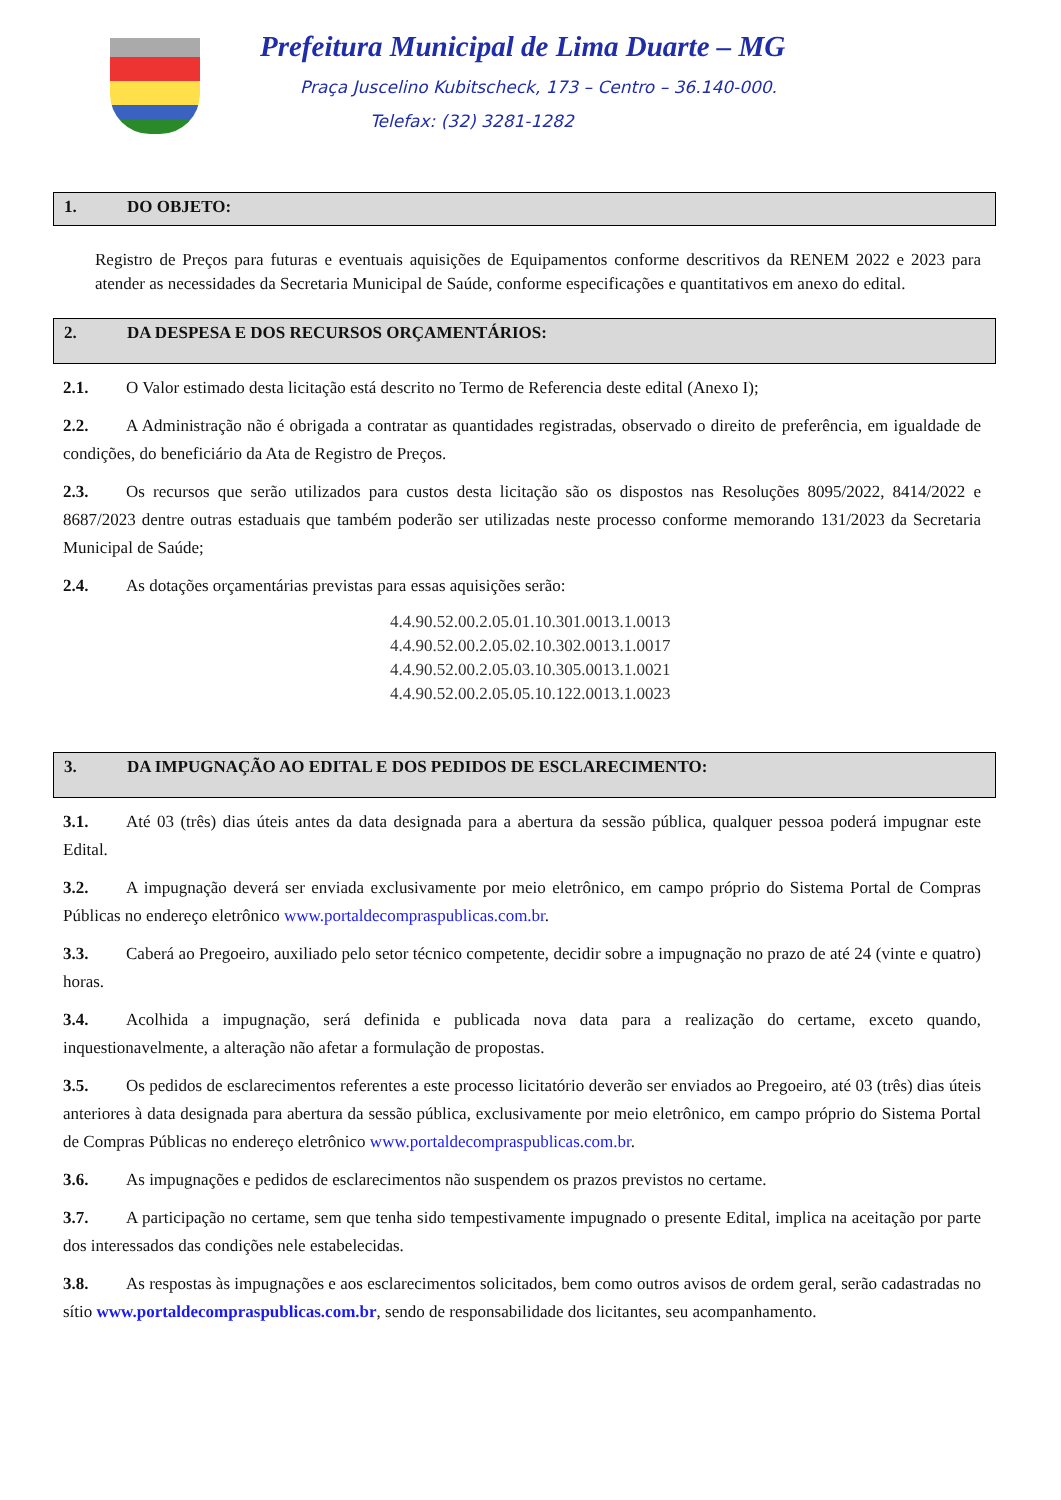Prefeitura Municipal de Lima Duarte – MG
Praça Juscelino Kubitscheck, 173 – Centro – 36.140-000.
Telefax: (32) 3281-1282
1. DO OBJETO:
Registro de Preços para futuras e eventuais aquisições de Equipamentos conforme descritivos da RENEM 2022 e 2023 para atender as necessidades da Secretaria Municipal de Saúde, conforme especificações e quantitativos em anexo do edital.
2. DA DESPESA E DOS RECURSOS ORÇAMENTÁRIOS:
2.1. O Valor estimado desta licitação está descrito no Termo de Referencia deste edital (Anexo I);
2.2. A Administração não é obrigada a contratar as quantidades registradas, observado o direito de preferência, em igualdade de condições, do beneficiário da Ata de Registro de Preços.
2.3. Os recursos que serão utilizados para custos desta licitação são os dispostos nas Resoluções 8095/2022, 8414/2022 e 8687/2023 dentre outras estaduais que também poderão ser utilizadas neste processo conforme memorando 131/2023 da Secretaria Municipal de Saúde;
2.4. As dotações orçamentárias previstas para essas aquisições serão:
4.4.90.52.00.2.05.01.10.301.0013.1.0013
4.4.90.52.00.2.05.02.10.302.0013.1.0017
4.4.90.52.00.2.05.03.10.305.0013.1.0021
4.4.90.52.00.2.05.05.10.122.0013.1.0023
3. DA IMPUGNAÇÃO AO EDITAL E DOS PEDIDOS DE ESCLARECIMENTO:
3.1. Até 03 (três) dias úteis antes da data designada para a abertura da sessão pública, qualquer pessoa poderá impugnar este Edital.
3.2. A impugnação deverá ser enviada exclusivamente por meio eletrônico, em campo próprio do Sistema Portal de Compras Públicas no endereço eletrônico www.portaldecompraspublicas.com.br.
3.3. Caberá ao Pregoeiro, auxiliado pelo setor técnico competente, decidir sobre a impugnação no prazo de até 24 (vinte e quatro) horas.
3.4. Acolhida a impugnação, será definida e publicada nova data para a realização do certame, exceto quando, inquestionavelmente, a alteração não afetar a formulação de propostas.
3.5. Os pedidos de esclarecimentos referentes a este processo licitatório deverão ser enviados ao Pregoeiro, até 03 (três) dias úteis anteriores à data designada para abertura da sessão pública, exclusivamente por meio eletrônico, em campo próprio do Sistema Portal de Compras Públicas no endereço eletrônico www.portaldecompraspublicas.com.br.
3.6. As impugnações e pedidos de esclarecimentos não suspendem os prazos previstos no certame.
3.7. A participação no certame, sem que tenha sido tempestivamente impugnado o presente Edital, implica na aceitação por parte dos interessados das condições nele estabelecidas.
3.8. As respostas às impugnações e aos esclarecimentos solicitados, bem como outros avisos de ordem geral, serão cadastradas no sítio www.portaldecompraspublicas.com.br, sendo de responsabilidade dos licitantes, seu acompanhamento.